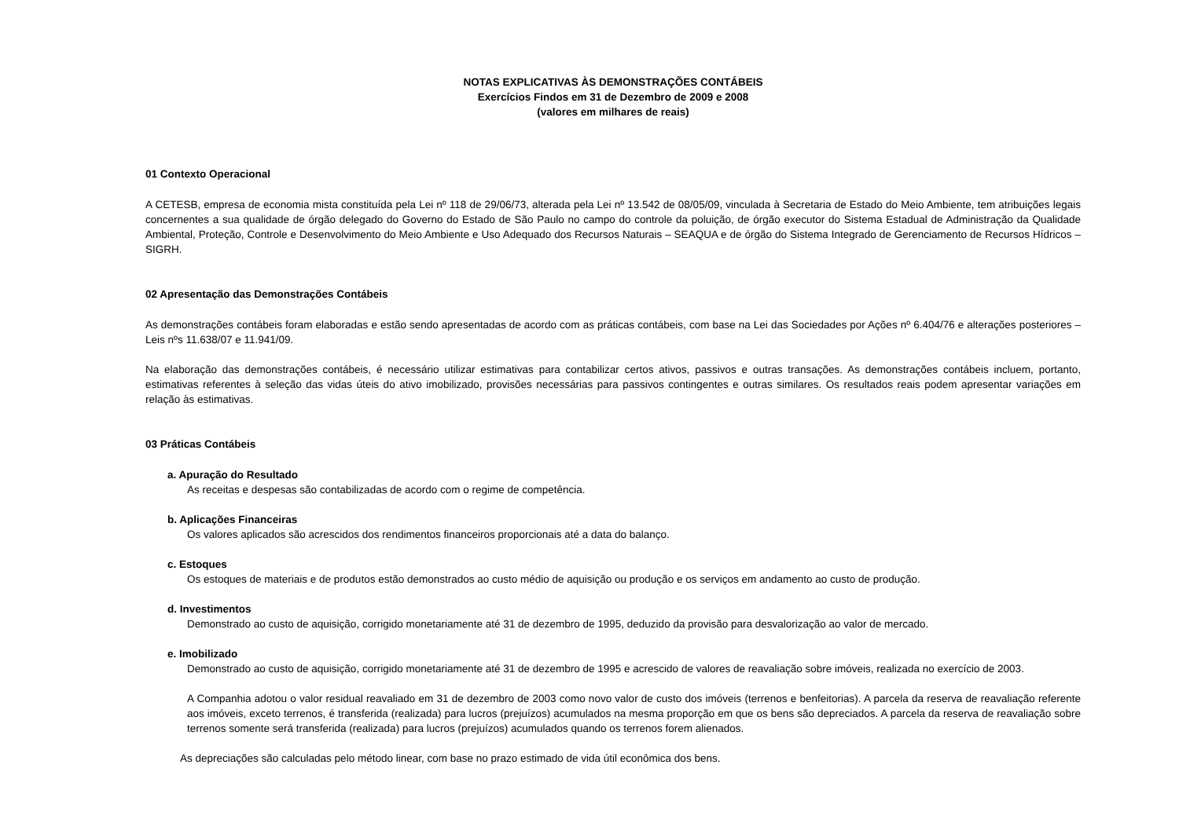NOTAS EXPLICATIVAS ÀS DEMONSTRAÇÕES CONTÁBEIS
Exercícios Findos em 31 de Dezembro de 2009 e 2008
(valores em milhares de reais)
01 Contexto Operacional
A CETESB, empresa de economia mista constituída pela Lei nº 118 de 29/06/73, alterada pela Lei nº 13.542 de 08/05/09, vinculada à Secretaria de Estado do Meio Ambiente, tem atribuições legais concernentes a sua qualidade de órgão delegado do Governo do Estado de São Paulo no campo do controle da poluição, de órgão executor do Sistema Estadual de Administração da Qualidade Ambiental, Proteção, Controle e Desenvolvimento do Meio Ambiente e Uso Adequado dos Recursos Naturais – SEAQUA e de órgão do Sistema Integrado de Gerenciamento de Recursos Hídricos – SIGRH.
02 Apresentação das Demonstrações Contábeis
As demonstrações contábeis foram elaboradas e estão sendo apresentadas de acordo com as práticas contábeis, com base na Lei das Sociedades por Ações nº 6.404/76 e alterações posteriores – Leis nºs 11.638/07 e 11.941/09.
Na elaboração das demonstrações contábeis, é necessário utilizar estimativas para contabilizar certos ativos, passivos e outras transações. As demonstrações contábeis incluem, portanto, estimativas referentes à seleção das vidas úteis do ativo imobilizado, provisões necessárias para passivos contingentes e outras similares. Os resultados reais podem apresentar variações em relação às estimativas.
03 Práticas Contábeis
a. Apuração do Resultado
As receitas e despesas são contabilizadas de acordo com o regime de competência.
b. Aplicações Financeiras
Os valores aplicados são acrescidos dos rendimentos financeiros proporcionais até a data do balanço.
c. Estoques
Os estoques de materiais e de produtos estão demonstrados ao custo médio de aquisição ou produção e os serviços em andamento ao custo de produção.
d. Investimentos
Demonstrado ao custo de aquisição, corrigido monetariamente até 31 de dezembro de 1995, deduzido da provisão para desvalorização ao valor de mercado.
e. Imobilizado
Demonstrado ao custo de aquisição, corrigido monetariamente até 31 de dezembro de 1995 e acrescido de valores de reavaliação sobre imóveis, realizada no exercício de 2003.
A Companhia adotou o valor residual reavaliado em 31 de dezembro de 2003 como novo valor de custo dos imóveis (terrenos e benfeitorias). A parcela da reserva de reavaliação referente aos imóveis, exceto terrenos, é transferida (realizada) para lucros (prejuízos) acumulados na mesma proporção em que os bens são depreciados. A parcela da reserva de reavaliação sobre terrenos somente será transferida (realizada) para lucros (prejuízos) acumulados quando os terrenos forem alienados.
As depreciações são calculadas pelo método linear, com base no prazo estimado de vida útil econômica dos bens.